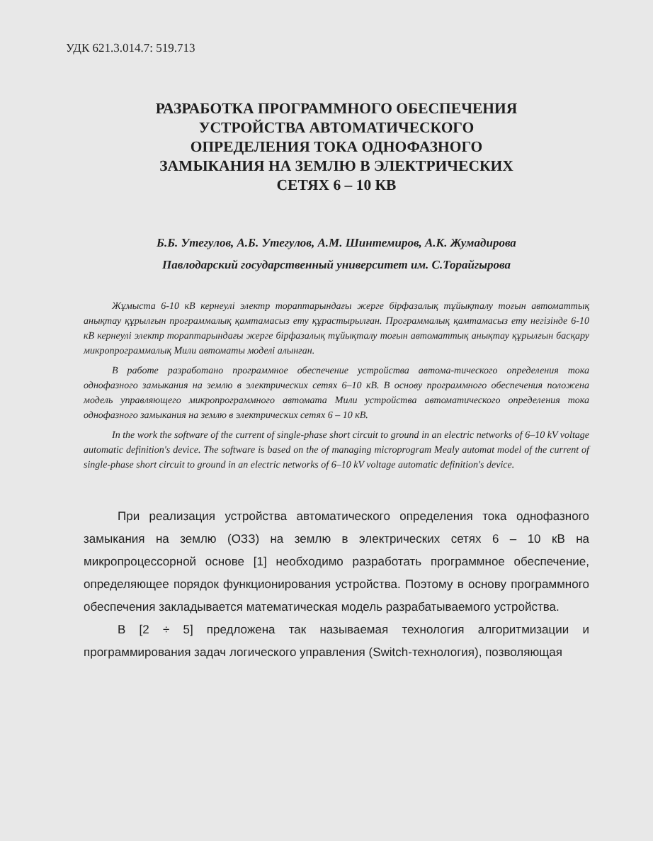УДК 621.3.014.7: 519.713
РАЗРАБОТКА ПРОГРАММНОГО ОБЕСПЕЧЕНИЯ
УСТРОЙСТВА АВТОМАТИЧЕСКОГО
ОПРЕДЕЛЕНИЯ ТОКА ОДНОФАЗНОГО
ЗАМЫКАНИЯ НА ЗЕМЛЮ В ЭЛЕКТРИЧЕСКИХ
СЕТЯХ 6 – 10 КВ
Б.Б. Утегулов, А.Б. Утегулов, А.М. Шинтемиров, А.К. Жумадирова
Павлодарский государственный университет им. С.Торайгырова
Жұмыста 6-10 кВ кернеулі электр тораптарындағы жерге бірфазалық тұйықталу тоғын автоматтық анықтау құрылғын программалық қамтамасыз ету құрастырылған. Программалық қамтамасыз ету негізінде 6-10 кВ кернеулі электр тораптарындағы жерге бірфазалық тұйықталу тоғын автоматтық анықтау құрылғын басқару микропрограммалық Мили автоматы моделі алынған.
В работе разработано программное обеспечение устройства автома-тического определения тока однофазного замыкания на землю в электрических сетях 6–10 кВ. В основу программного обеспечения положена модель управляющего микропрограммного автомата Мили устройства автоматического определения тока однофазного замыкания на землю в электрических сетях 6 – 10 кВ.
In the work the software of the current of single-phase short circuit to ground in an electric networks of 6–10 kV voltage automatic definition's device. The software is based on the of managing microprogram Mealy automat model of the current of single-phase short circuit to ground in an electric networks of 6–10 kV voltage automatic definition's device.
При реализация устройства автоматического определения тока однофазного замыкания на землю (ОЗЗ) на землю в электрических сетях 6 – 10 кВ на микропроцессорной основе [1] необходимо разработать программное обеспечение, определяющее порядок функционирования устройства. Поэтому в основу программного обеспечения закладывается математическая модель разрабатываемого устройства.
В [2 ÷ 5] предложена так называемая технология алгоритмизации и программирования задач логического управления (Switch-технология), позволяющая